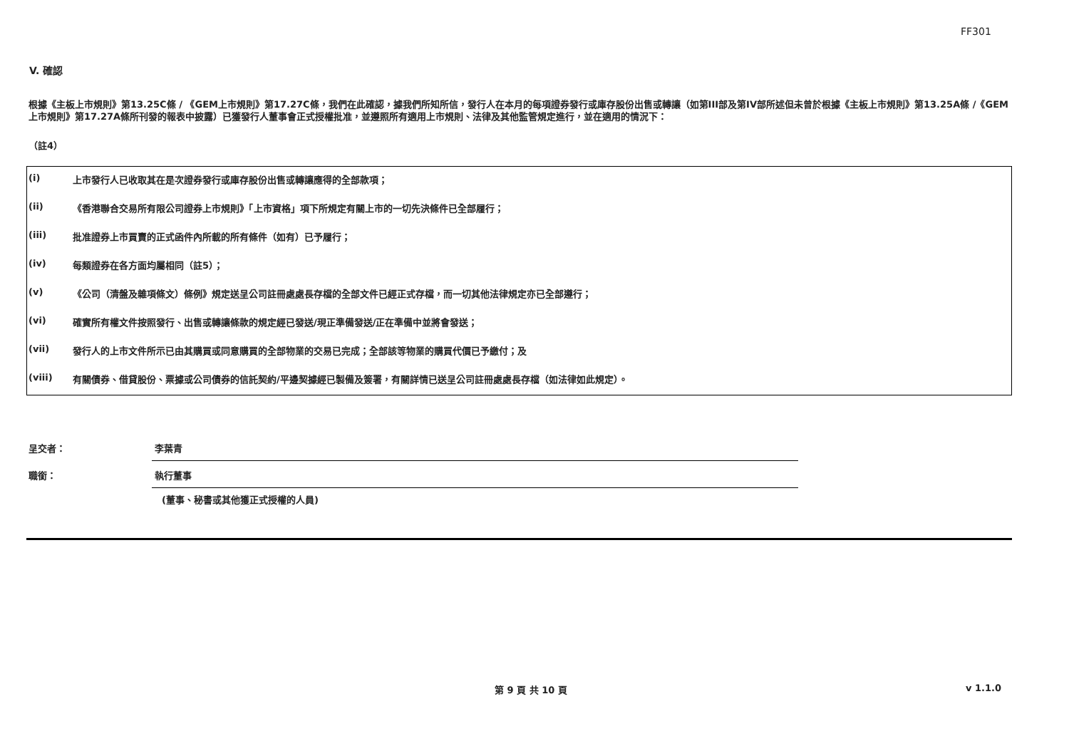FF301
V. 確認
根據《主板上市規則》第13.25C條 / 《GEM上市規則》第17.27C條，我們在此確認，據我們所知所信，發行人在本月的每項證券發行或庫存股份出售或轉讓（如第III部及第IV部所述但未曾於根據《主板上市規則》第13.25A條 /《GEM上市規則》第17.27A條所刊發的報表中披露）已獲發行人董事會正式授權批准，並遵照所有適用上市規則、法律及其他監管規定進行，並在適用的情況下：
（註4）
| (i) | 上市發行人已收取其在是次證券發行或庫存股份出售或轉讓應得的全部款項； |
| (ii) | 《香港聯合交易所有限公司證券上市規則》「上市資格」項下所規定有關上市的一切先決條件已全部履行； |
| (iii) | 批准證券上市買賣的正式函件內所載的所有條件（如有）已予履行； |
| (iv) | 每類證券在各方面均屬相同（註5）； |
| (v) | 《公司（清盤及雜項條文）條例》規定送呈公司註冊處處長存檔的全部文件已經正式存檔，而一切其他法律規定亦已全部遵行； |
| (vi) | 確實所有權文件按照發行、出售或轉讓條款的規定經已發送/現正準備發送/正在準備中並將會發送； |
| (vii) | 發行人的上市文件所示已由其購買或同意購買的全部物業的交易已完成；全部該等物業的購買代價已予繳付；及 |
| (viii) | 有關債券、借貸股份、票據或公司債券的信託契約/平邊契據經已製備及簽署，有關詳情已送呈公司註冊處處長存檔（如法律如此規定）。 |
| 呈交者： | 李葉青 |
| 職銜： | 執行董事 |
(董事、秘書或其他獲正式授權的人員)
第 9 頁 共 10 頁 v 1.1.0